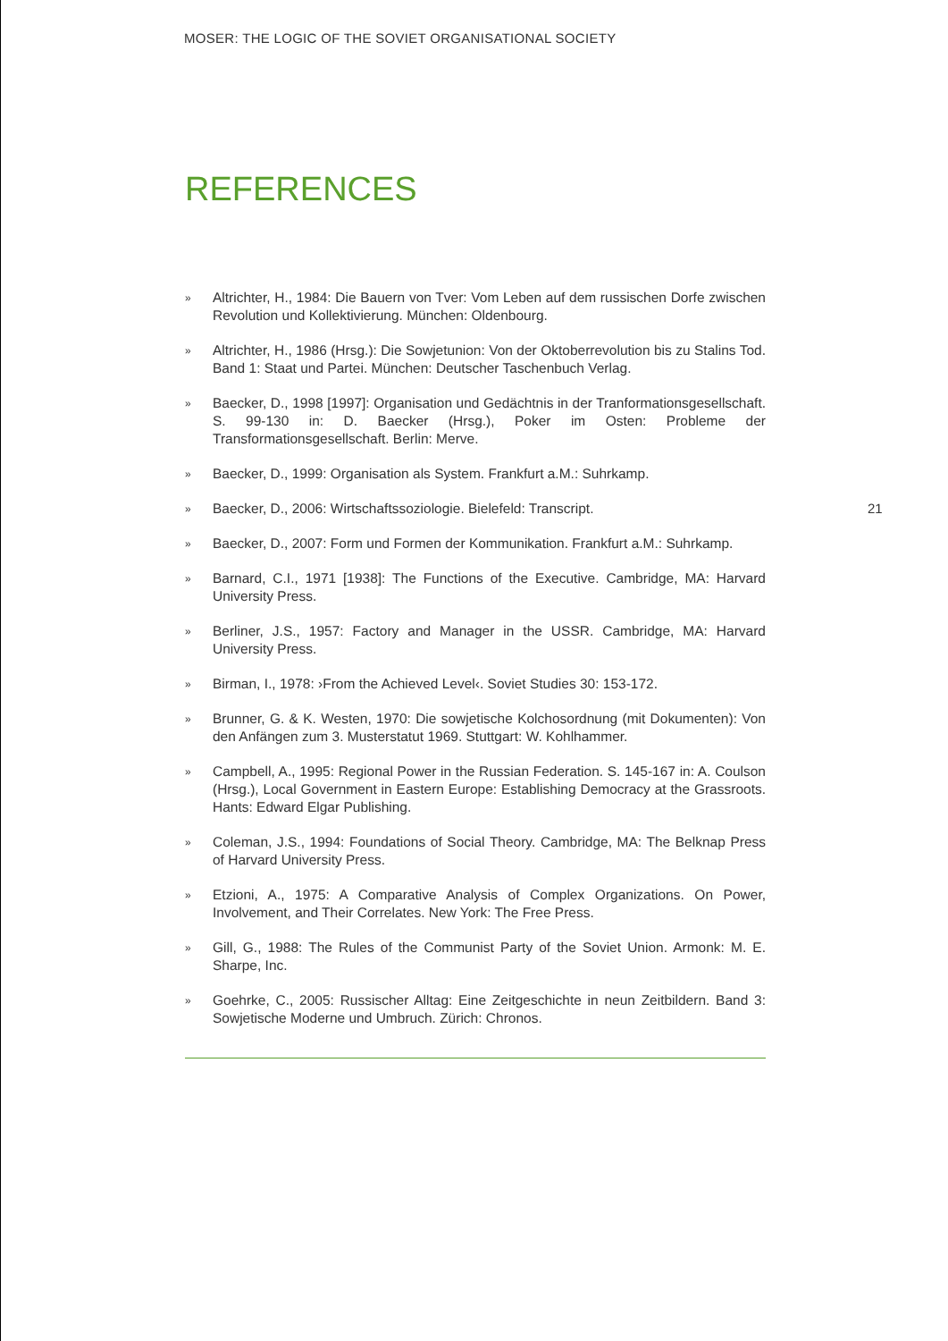MOSER: THE LOGIC OF THE SOVIET ORGANISATIONAL SOCIETY
21
REFERENCES
» Altrichter, H., 1984: Die Bauern von Tver: Vom Leben auf dem russischen Dorfe zwischen Revolution und Kollektivierung. München: Oldenbourg.
» Altrichter, H., 1986 (Hrsg.): Die Sowjetunion: Von der Oktoberrevolution bis zu Stalins Tod. Band 1: Staat und Partei. München: Deutscher Taschenbuch Verlag.
» Baecker, D., 1998 [1997]: Organisation und Gedächtnis in der Tranformationsgesellschaft. S. 99-130 in: D. Baecker (Hrsg.), Poker im Osten: Probleme der Transformationsgesellschaft. Berlin: Merve.
» Baecker, D., 1999: Organisation als System. Frankfurt a.M.: Suhrkamp.
» Baecker, D., 2006: Wirtschaftssoziologie. Bielefeld: Transcript.
» Baecker, D., 2007: Form und Formen der Kommunikation. Frankfurt a.M.: Suhrkamp.
» Barnard, C.I., 1971 [1938]: The Functions of the Executive. Cambridge, MA: Harvard University Press.
» Berliner, J.S., 1957: Factory and Manager in the USSR. Cambridge, MA: Harvard University Press.
» Birman, I., 1978: ›From the Achieved Level‹. Soviet Studies 30: 153-172.
» Brunner, G. & K. Westen, 1970: Die sowjetische Kolchosordnung (mit Dokumenten): Von den Anfängen zum 3. Musterstatut 1969. Stuttgart: W. Kohlhammer.
» Campbell, A., 1995: Regional Power in the Russian Federation. S. 145-167 in: A. Coulson (Hrsg.), Local Government in Eastern Europe: Establishing Democracy at the Grassroots. Hants: Edward Elgar Publishing.
» Coleman, J.S., 1994: Foundations of Social Theory. Cambridge, MA: The Belknap Press of Harvard University Press.
» Etzioni, A., 1975: A Comparative Analysis of Complex Organizations. On Power, Involvement, and Their Correlates. New York: The Free Press.
» Gill, G., 1988: The Rules of the Communist Party of the Soviet Union. Armonk: M. E. Sharpe, Inc.
» Goehrke, C., 2005: Russischer Alltag: Eine Zeitgeschichte in neun Zeitbildern. Band 3: Sowjetische Moderne und Umbruch. Zürich: Chronos.